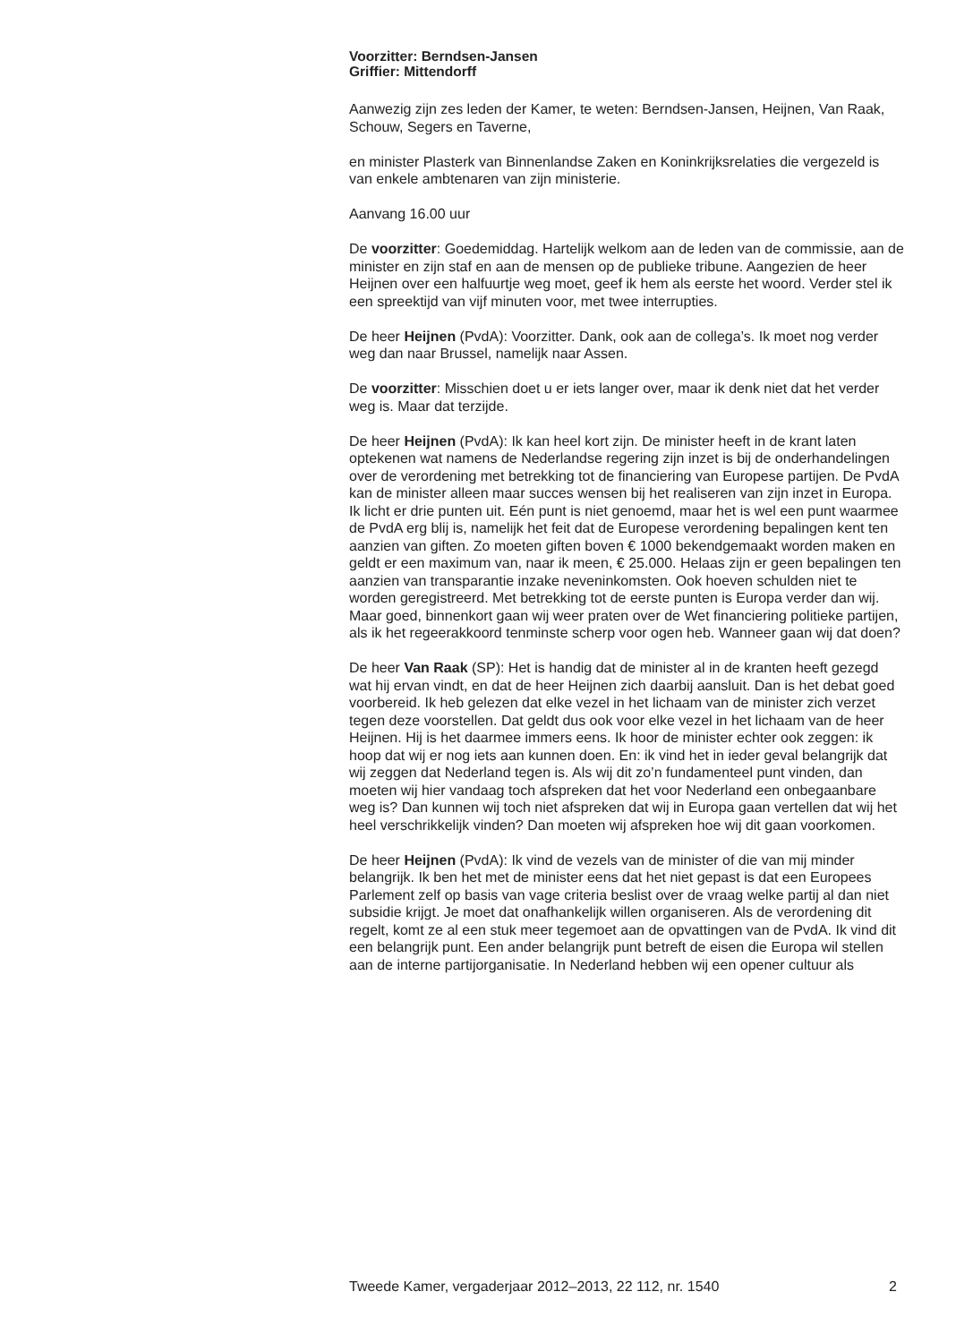Voorzitter: Berndsen-Jansen
Griffier: Mittendorff
Aanwezig zijn zes leden der Kamer, te weten: Berndsen-Jansen, Heijnen, Van Raak, Schouw, Segers en Taverne,
en minister Plasterk van Binnenlandse Zaken en Koninkrijksrelaties die vergezeld is van enkele ambtenaren van zijn ministerie.
Aanvang 16.00 uur
De voorzitter: Goedemiddag. Hartelijk welkom aan de leden van de commissie, aan de minister en zijn staf en aan de mensen op de publieke tribune. Aangezien de heer Heijnen over een halfuurtje weg moet, geef ik hem als eerste het woord. Verder stel ik een spreektijd van vijf minuten voor, met twee interrupties.
De heer Heijnen (PvdA): Voorzitter. Dank, ook aan de collega’s. Ik moet nog verder weg dan naar Brussel, namelijk naar Assen.
De voorzitter: Misschien doet u er iets langer over, maar ik denk niet dat het verder weg is. Maar dat terzijde.
De heer Heijnen (PvdA): Ik kan heel kort zijn. De minister heeft in de krant laten optekenen wat namens de Nederlandse regering zijn inzet is bij de onderhandelingen over de verordening met betrekking tot de financiering van Europese partijen. De PvdA kan de minister alleen maar succes wensen bij het realiseren van zijn inzet in Europa.
Ik licht er drie punten uit. Eén punt is niet genoemd, maar het is wel een punt waarmee de PvdA erg blij is, namelijk het feit dat de Europese verordening bepalingen kent ten aanzien van giften. Zo moeten giften boven € 1000 bekendgemaakt worden maken en geldt er een maximum van, naar ik meen, € 25.000. Helaas zijn er geen bepalingen ten aanzien van transparantie inzake neveninkomsten. Ook hoeven schulden niet te worden geregistreerd. Met betrekking tot de eerste punten is Europa verder dan wij. Maar goed, binnenkort gaan wij weer praten over de Wet financiering politieke partijen, als ik het regeerakkoord tenminste scherp voor ogen heb. Wanneer gaan wij dat doen?
De heer Van Raak (SP): Het is handig dat de minister al in de kranten heeft gezegd wat hij ervan vindt, en dat de heer Heijnen zich daarbij aansluit. Dan is het debat goed voorbereid. Ik heb gelezen dat elke vezel in het lichaam van de minister zich verzet tegen deze voorstellen. Dat geldt dus ook voor elke vezel in het lichaam van de heer Heijnen. Hij is het daarmee immers eens. Ik hoor de minister echter ook zeggen: ik hoop dat wij er nog iets aan kunnen doen. En: ik vind het in ieder geval belangrijk dat wij zeggen dat Nederland tegen is. Als wij dit zo’n fundamenteel punt vinden, dan moeten wij hier vandaag toch afspreken dat het voor Nederland een onbegaanbare weg is? Dan kunnen wij toch niet afspreken dat wij in Europa gaan vertellen dat wij het heel verschrikkelijk vinden? Dan moeten wij afspreken hoe wij dit gaan voorkomen.
De heer Heijnen (PvdA): Ik vind de vezels van de minister of die van mij minder belangrijk. Ik ben het met de minister eens dat het niet gepast is dat een Europees Parlement zelf op basis van vage criteria beslist over de vraag welke partij al dan niet subsidie krijgt. Je moet dat onafhankelijk willen organiseren. Als de verordening dit regelt, komt ze al een stuk meer tegemoet aan de opvattingen van de PvdA. Ik vind dit een belangrijk punt. Een ander belangrijk punt betreft de eisen die Europa wil stellen aan de interne partijorganisatie. In Nederland hebben wij een opener cultuur als
Tweede Kamer, vergaderjaar 2012–2013, 22 112, nr. 1540 2